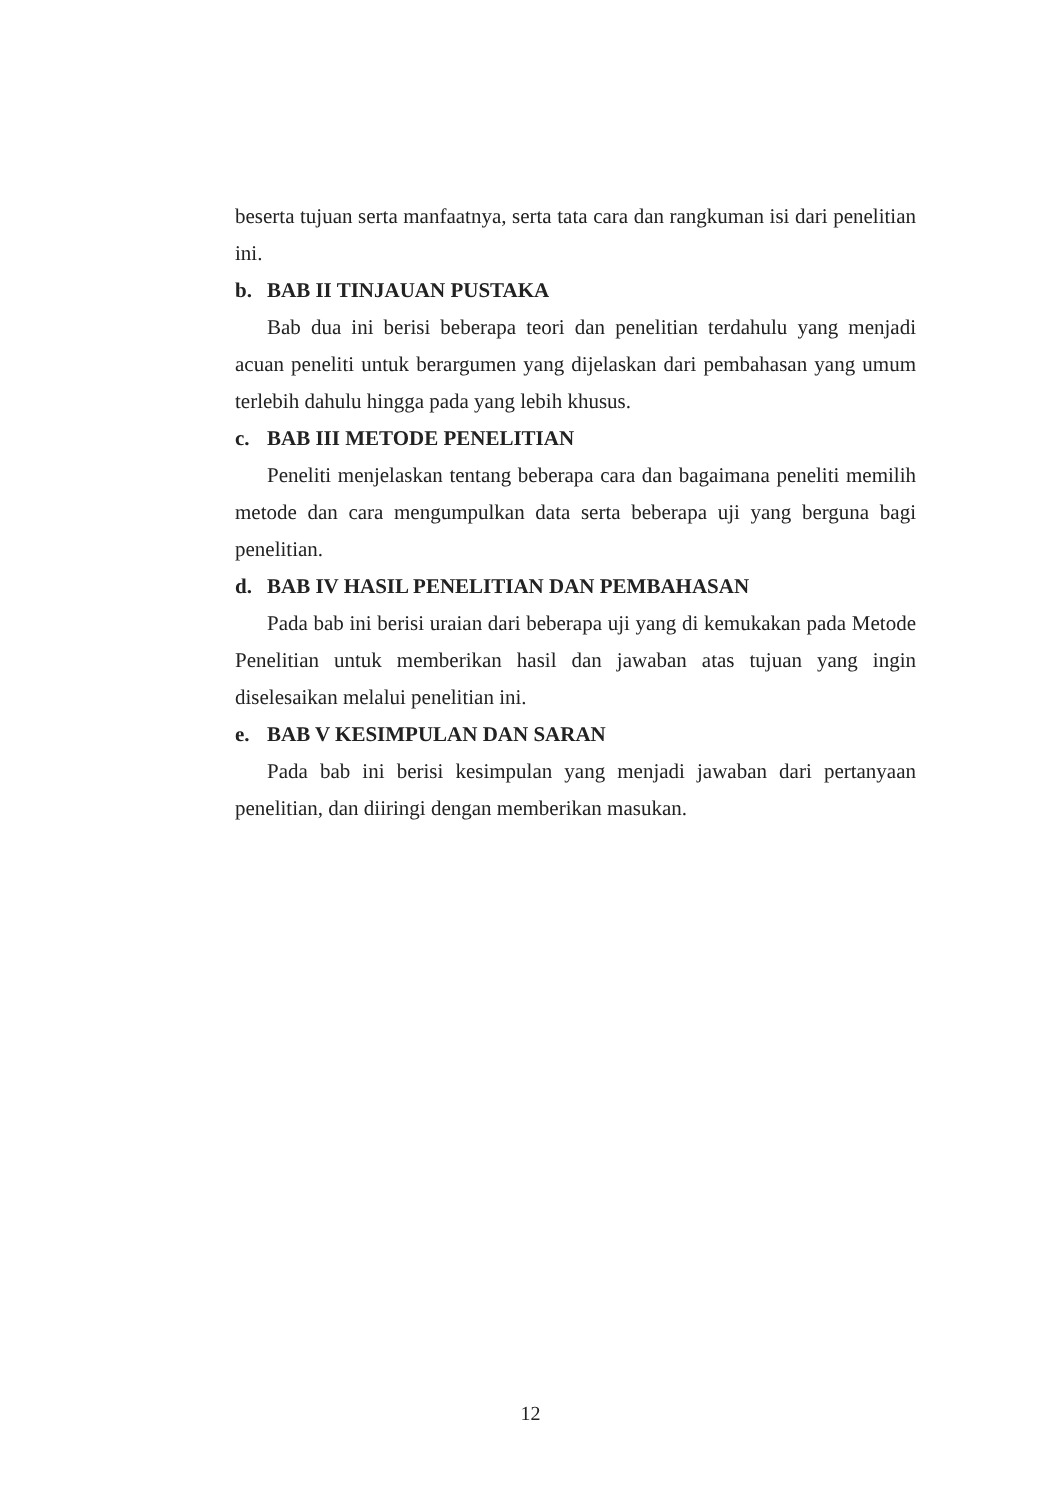beserta tujuan serta manfaatnya, serta tata cara dan rangkuman isi dari penelitian ini.
b. BAB II TINJAUAN PUSTAKA
Bab dua ini berisi beberapa teori dan penelitian terdahulu yang menjadi acuan peneliti untuk berargumen yang dijelaskan dari pembahasan yang umum terlebih dahulu hingga pada yang lebih khusus.
c. BAB III METODE PENELITIAN
Peneliti menjelaskan tentang beberapa cara dan bagaimana peneliti memilih metode dan cara mengumpulkan data serta beberapa uji yang berguna bagi penelitian.
d. BAB IV HASIL PENELITIAN DAN PEMBAHASAN
Pada bab ini berisi uraian dari beberapa uji yang di kemukakan pada Metode Penelitian untuk memberikan hasil dan jawaban atas tujuan yang ingin diselesaikan melalui penelitian ini.
e. BAB V KESIMPULAN DAN SARAN
Pada bab ini berisi kesimpulan yang menjadi jawaban dari pertanyaan penelitian, dan diiringi dengan memberikan masukan.
12